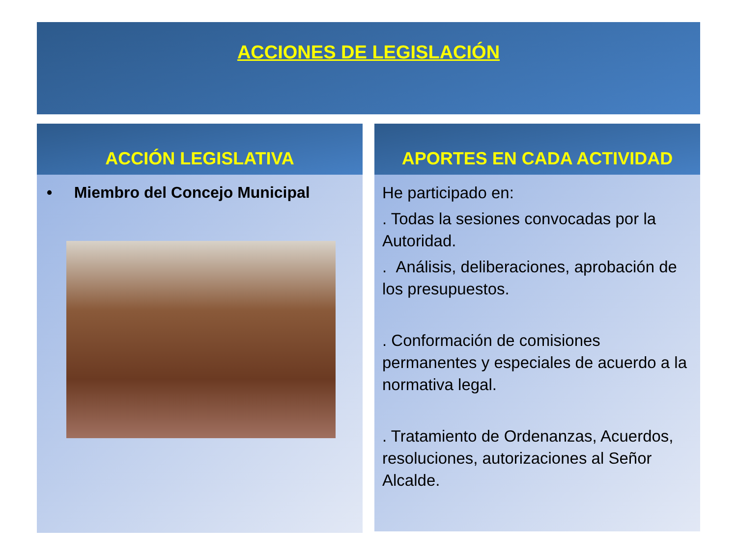ACCIONES DE LEGISLACIÓN
ACCIÓN LEGISLATIVA
• Miembro del Concejo Municipal
APORTES EN CADA ACTIVIDAD
He participado en:
. Todas la sesiones convocadas por la Autoridad.
. Análisis, deliberaciones, aprobación de los presupuestos.
. Conformación de comisiones permanentes y especiales de acuerdo a la normativa legal.
. Tratamiento de Ordenanzas, Acuerdos, resoluciones, autorizaciones al Señor Alcalde.